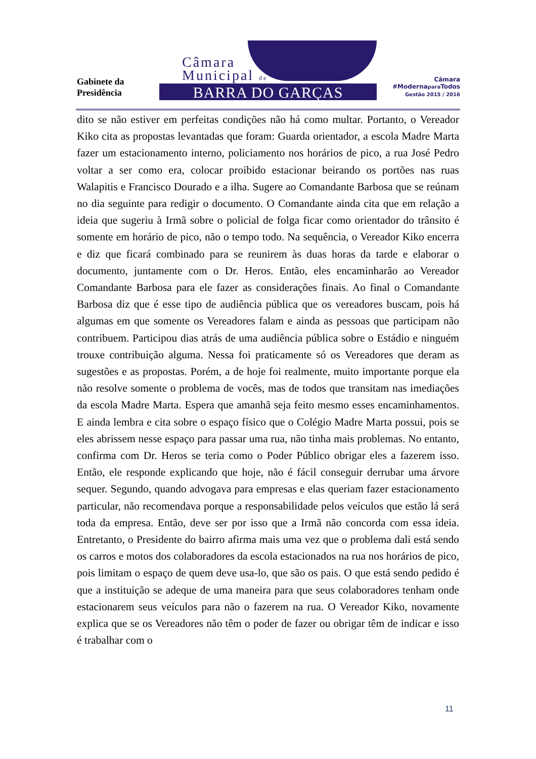Gabinete da
Presidência
Câmara
Municipal de
BARRA DO GARÇAS
Câmara
#Modernapara Todos
Gestão 2015 / 2016
dito se não estiver em perfeitas condições não há como multar. Portanto, o Vereador Kiko cita as propostas levantadas que foram: Guarda orientador, a escola Madre Marta fazer um estacionamento interno, policiamento nos horários de pico, a rua José Pedro voltar a ser como era, colocar proibido estacionar beirando os portões nas ruas Walapitis e Francisco Dourado e a ilha. Sugere ao Comandante Barbosa que se reúnam no dia seguinte para redigir o documento. O Comandante ainda cita que em relação a ideia que sugeriu à Irmã sobre o policial de folga ficar como orientador do trânsito é somente em horário de pico, não o tempo todo. Na sequência, o Vereador Kiko encerra e diz que ficará combinado para se reunirem às duas horas da tarde e elaborar o documento, juntamente com o Dr. Heros. Então, eles encaminharão ao Vereador Comandante Barbosa para ele fazer as considerações finais. Ao final o Comandante Barbosa diz que é esse tipo de audiência pública que os vereadores buscam, pois há algumas em que somente os Vereadores falam e ainda as pessoas que participam não contribuem. Participou dias atrás de uma audiência pública sobre o Estádio e ninguém trouxe contribuição alguma. Nessa foi praticamente só os Vereadores que deram as sugestões e as propostas. Porém, a de hoje foi realmente, muito importante porque ela não resolve somente o problema de vocês, mas de todos que transitam nas imediações da escola Madre Marta. Espera que amanhã seja feito mesmo esses encaminhamentos. E ainda lembra e cita sobre o espaço físico que o Colégio Madre Marta possui, pois se eles abrissem nesse espaço para passar uma rua, não tinha mais problemas. No entanto, confirma com Dr. Heros se teria como o Poder Público obrigar eles a fazerem isso. Então, ele responde explicando que hoje, não é fácil conseguir derrubar uma árvore sequer. Segundo, quando advogava para empresas e elas queriam fazer estacionamento particular, não recomendava porque a responsabilidade pelos veículos que estão lá será toda da empresa. Então, deve ser por isso que a Irmã não concorda com essa ideia. Entretanto, o Presidente do bairro afirma mais uma vez que o problema dali está sendo os carros e motos dos colaboradores da escola estacionados na rua nos horários de pico, pois limitam o espaço de quem deve usa-lo, que são os pais. O que está sendo pedido é que a instituição se adeque de uma maneira para que seus colaboradores tenham onde estacionarem seus veículos para não o fazerem na rua. O Vereador Kiko, novamente explica que se os Vereadores não têm o poder de fazer ou obrigar têm de indicar e isso é trabalhar com o
11